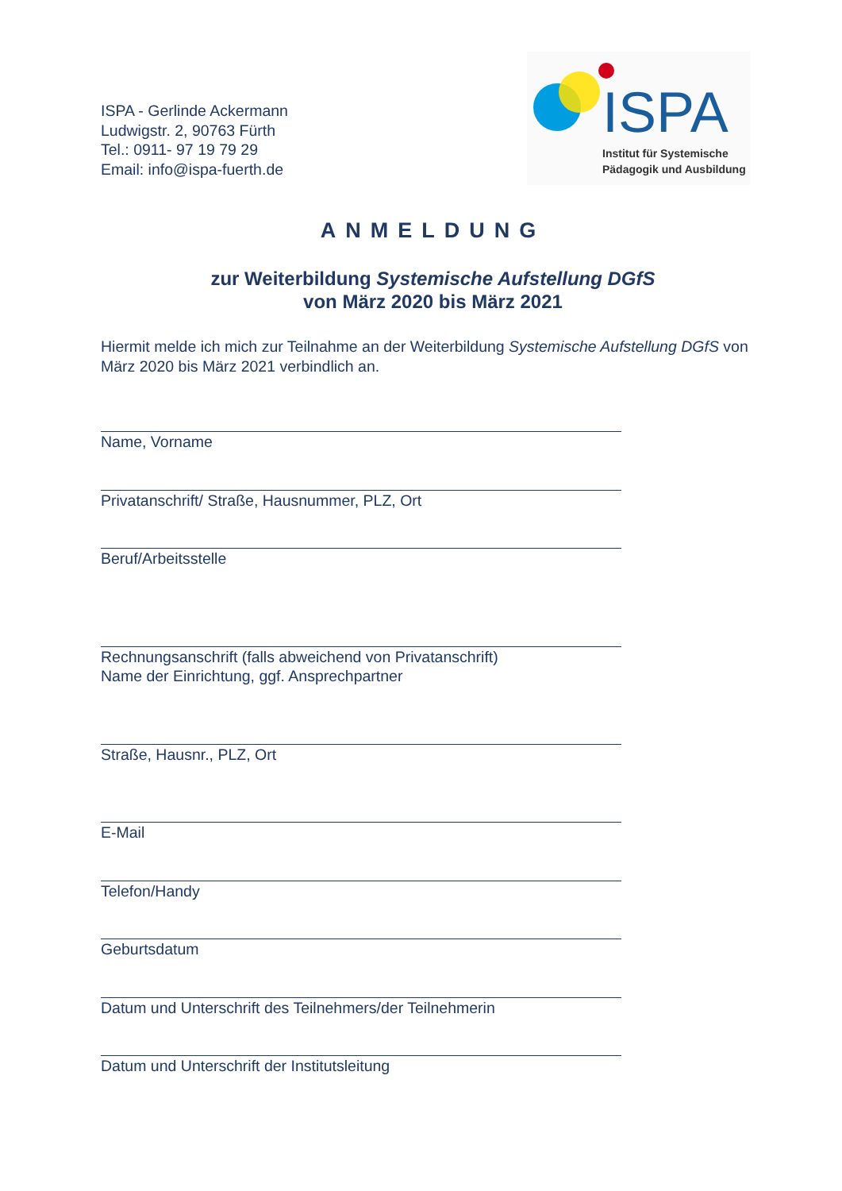ISPA - Gerlinde Ackermann
Ludwigstr. 2, 90763 Fürth
Tel.: 0911- 97 19 79 29
Email: info@ispa-fuerth.de
ISPA
Institut für Systemische
Pädagogik und Ausbildung
ANMELDUNG
zur Weiterbildung Systemische Aufstellung DGfS
von März 2020 bis März 2021
Hiermit melde ich mich zur Teilnahme an der Weiterbildung Systemische Aufstellung DGfS von März 2020 bis März 2021 verbindlich an.
Name, Vorname
Privatanschrift/ Straße, Hausnummer, PLZ, Ort
Beruf/Arbeitsstelle
Rechnungsanschrift (falls abweichend von Privatanschrift)
Name der Einrichtung, ggf. Ansprechpartner
Straße, Hausnr., PLZ, Ort
E-Mail
Telefon/Handy
Geburtsdatum
Datum und Unterschrift des Teilnehmers/der Teilnehmerin
Datum und Unterschrift der Institutsleitung